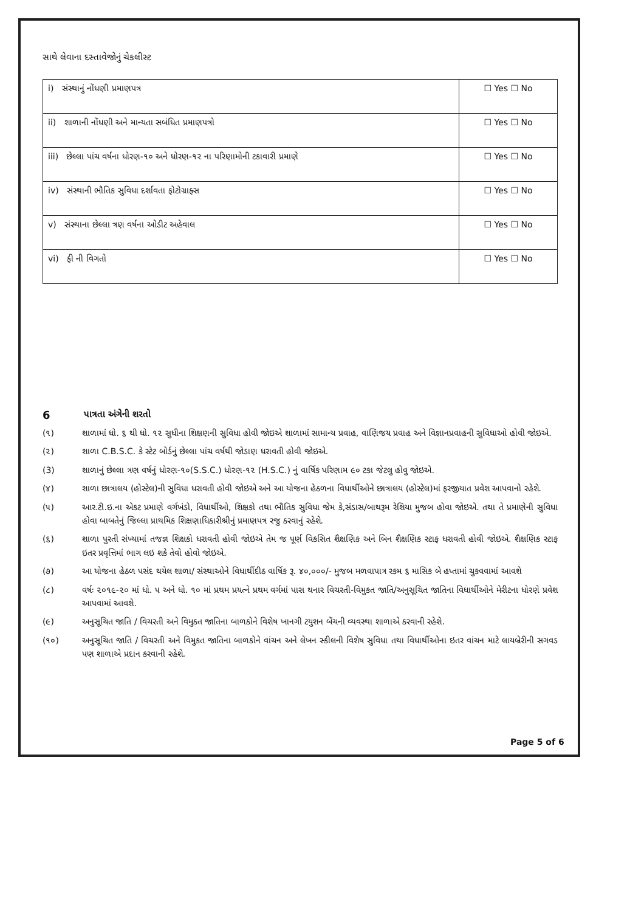સાથે લેવાના દસ્તાવેજોનું ચેકલીસ્ટ
| i) સંસ્થાનું નોંધણી પ્રમાણપત્ર | ☐ Yes ☐ No |
| ii) શાળાની નોંધણી અને માન્યતા સબંધિત પ્રમાણપત્રો | ☐ Yes ☐ No |
| iii) છેલ્લા પાંચ વર્ષના ધોરણ-૧૦ અને ધોરણ-૧૨ ના પરિણામોની ટકાવારી પ્રમાણે | ☐ Yes ☐ No |
| iv) સંસ્થાની ભૌતિક સુવિધા દર્શાવતા ફોટોગ્રાફ્સ | ☐ Yes ☐ No |
| v) સંસ્થાના છેલ્લા ત્રણ વર્ષના ઓડીટ અહેવાલ | ☐ Yes ☐ No |
| vi) ફી ની વિગતો | ☐ Yes ☐ No |
6 પાત્રતા અંગેની શરતો
(૧) શાળામાં ધો. ૬ થી ધો. ૧૨ સુધીના શિક્ષણની સુવિધા હોવી જોઇએ શાળામાં સામાન્ય પ્રવાહ, વાણિજય પ્રવાહ અને વિજ્ઞાનપ્રવાહની સુવિધાઓ હોવી જોઇએ.
(૨) શાળા C.B.S.C. કે સ્ટેટ બોર્ડનું છેલ્લા પાંચ વર્ષથી જોડાણ ધરાવતી હોવી જોઇએ.
(3) શાળાનું છેલ્લા ત્રણ વર્ષનું ધોરણ-૧૦(S.S.C.) ધોરણ-૧૨ (H.S.C.) નું વાર્ષિક પરિણામ ૯૦ ટકા જેટલુ હોવુ જોઇએ.
(૪) શાળા છાત્રાલય (હોસ્ટેલ)ની સુવિધા ધરાવતી હોવી જોઇએ અને આ યોજના હેઠળના વિધાર્થીઓને છાત્રાલય (હોસ્ટેલ)માં ફરજીયાત પ્રવેશ આપવાનો રહેશે.
(૫) આર.ટી.ઇ.ના એકટ પ્રમાણે વર્ગખંડો, વિધાર્થીઓ, શિક્ષકો તથા ભૌતિક સુવિધા જેમ કે,સંડાસ/બાથરૂમ રેશિયા મુજબ હોવા જોઇએ. તથા તે પ્રમાણેની સુવિધા હોવા બાબતેનું જિલ્લા પ્રાથમિક શિક્ષણાધિકારીશ્રીનું પ્રમાણપત્ર રજુ કરવાનું રહેશે.
(૬) શાળા પુરતી સંખ્યામાં તજજ્ઞ શિક્ષકો ધરાવતી હોવી જોઇએ તેમ જ પૂર્ણ વિકસિત શૈક્ષણિક અને બિન શૈક્ષણિક સ્ટાફ ધરાવતી હોવી જોઇએ. શૈક્ષણિક સ્ટાફ ઇતર પ્રવૃત્તિમાં ભાગ લઇ શકે તેવો હોવો જોઇએ.
(૭) આ યોજના હેઠળ પસંદ થયેલ શાળા/ સંસ્થાઓને વિધાર્થીદીઠ વાર્ષિક રૂ. ૪૦,૦૦૦/- મુજબ મળવાપાત્ર રકમ ૬ માસિક બે હપ્તામાં ચુકવવામાં આવશે
(૮) વર્ષઃ ૨૦૧૯-૨૦ માં ધો. ૫ અને ધો. ૧૦ માં પ્રથમ પ્રયત્ને પ્રથમ વર્ગમાં પાસ થનાર વિચરતી-વિમુકત જાતિ/અનુસૂચિત જાતિના વિધાર્થીઓને મેરીટના ધોરણે પ્રવેશ આપવામાં આવશે.
(૯) અનુસૂચિત જાતિ / વિચરતી અને વિમુકત જાતિના બાળકોને વિશેષ ખાનગી ટયુશન બેંચની વ્યવસ્થા શાળાએ કરવાની રહેશે.
(૧૦) અનુસૂચિત જાતિ / વિચરતી અને વિમુકત જાતિના બાળકોને વાંચન અને લેખન સ્કીલની વિશેષ સુવિધા તથા વિધાર્થીઓના ઇતર વાંચન માટે લાયબ્રેરીની સગવડ પણ શાળાએ પ્રદાન કરવાની રહેશે.
Page 5 of 6